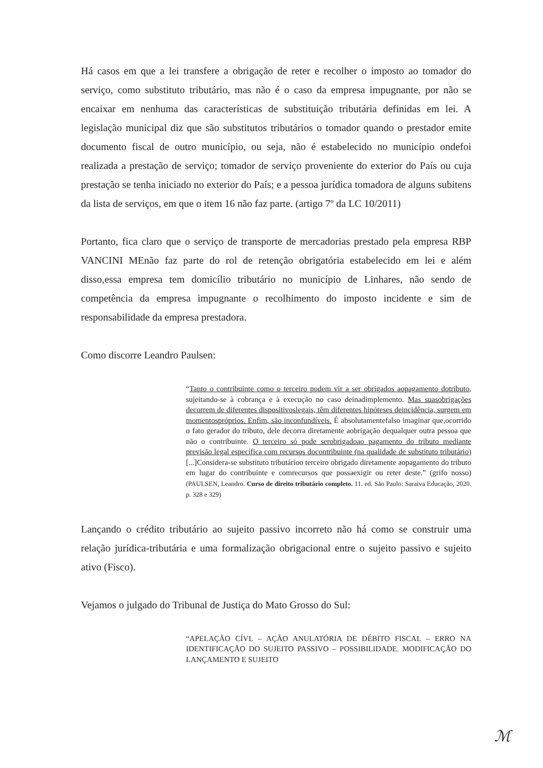Há casos em que a lei transfere a obrigação de reter e recolher o imposto ao tomador do serviço, como substituto tributário, mas não é o caso da empresa impugnante, por não se encaixar em nenhuma das características de substituição tributária definidas em lei. A legislação municipal diz que são substitutos tributários o tomador quando o prestador emite documento fiscal de outro município, ou seja, não é estabelecido no município ondefoi realizada a prestação de serviço; tomador de serviço proveniente do exterior do País ou cuja prestação se tenha iniciado no exterior do País; e a pessoa jurídica tomadora de alguns subitens da lista de serviços, em que o item 16 não faz parte. (artigo 7º da LC 10/2011)
Portanto, fica claro que o serviço de transporte de mercadorias prestado pela empresa RBP VANCINI MEnão faz parte do rol de retenção obrigatória estabelecido em lei e além disso,essa empresa tem domicílio tributário no município de Linhares, não sendo de competência da empresa impugnante o recolhimento do imposto incidente e sim de responsabilidade da empresa prestadora.
Como discorre Leandro Paulsen:
“Tanto o contribuinte como o terceiro podem vir a ser obrigados aopagamento dotributo, sujeitando-se à cobrança e à execução no caso deinadimplemento. Mas suasobrigações decorrem de diferentes dispositivoslegais, têm diferentes hipóteses deincidência, surgem em momentospróprios. Enfim, são inconfundíveis. É absolutamentefalso imaginar que,ocorrido o fato gerador do tributo, dele decorra diretamente aobrigação dequalquer outra pessoa que não o contribuinte. O terceiro só pode serobrigadoao pagamento do tributo mediante previsão legal específica com recursos docontribuinte (na qualidade de substituto tributário)[...]Considera-se substituto tributárioo terceiro obrigado diretamente aopagamento do tributo em lugar do contribuinte e comrecursos que possaexigir ou reter deste.” (grifo nosso)(PAULSEN, Leandro. Curso de direito tributário completo. 11. ed. São Paulo: Saraiva Educação, 2020. p. 328 e 329)
Lançando o crédito tributário ao sujeito passivo incorreto não há como se construir uma relação jurídica-tributária e uma formalização obrigacional entre o sujeito passivo e sujeito ativo (Fisco).
Vejamos o julgado do Tribunal de Justiça do Mato Grosso do Sul:
“APELAÇÃO CÍVL – AÇÃO ANULATÓRIA DE DÉBITO FISCAL – ERRO NA IDENTIFICAÇÃO DO SUJEITO PASSIVO – POSSIBILIDADE. MODIFICAÇÃO DO LANÇAMENTO E SUJEITO
ℳ